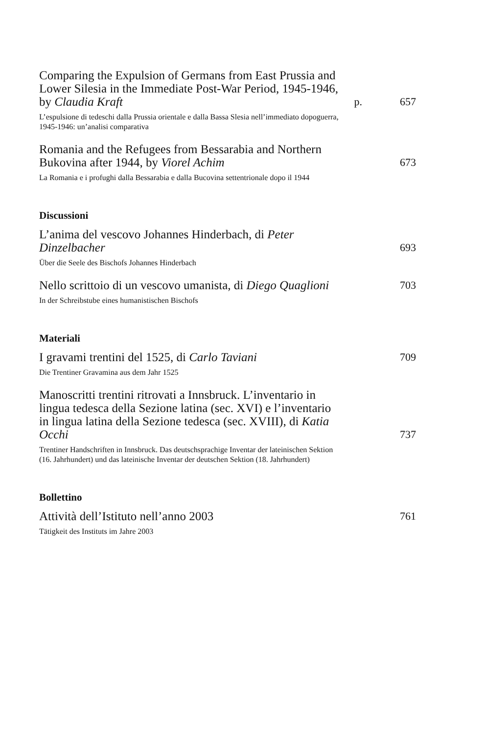Comparing the Expulsion of Germans from East Prussia and Lower Silesia in the Immediate Post-War Period, 1945-1946, by Claudia Kraft
p.
657
L’espulsione di tedeschi dalla Prussia orientale e dalla Bassa Slesia nell’immediato dopoguerra, 1945-1946: un’analisi comparativa
Romania and the Refugees from Bessarabia and Northern Bukovina after 1944, by Viorel Achim
673
La Romania e i profughi dalla Bessarabia e dalla Bucovina settentrionale dopo il 1944
Discussioni
L’anima del vescovo Johannes Hinderbach, di Peter Dinzelbacher
693
Über die Seele des Bischofs Johannes Hinderbach
Nello scrittoio di un vescovo umanista, di Diego Quaglioni
703
In der Schreibstube eines humanistischen Bischofs
Materiali
I gravami trentini del 1525, di Carlo Taviani
709
Die Trentiner Gravamina aus dem Jahr 1525
Manoscritti trentini ritrovati a Innsbruck. L’inventario in lingua tedesca della Sezione latina (sec. XVI) e l’inventario in lingua latina della Sezione tedesca (sec. XVIII), di Katia Occhi
737
Trentiner Handschriften in Innsbruck. Das deutschsprachige Inventar der lateinischen Sektion (16. Jahrhundert) und das lateinische Inventar der deutschen Sektion (18. Jahrhundert)
Bollettino
Attività dell’Istituto nell’anno 2003
761
Tätigkeit des Instituts im Jahre 2003